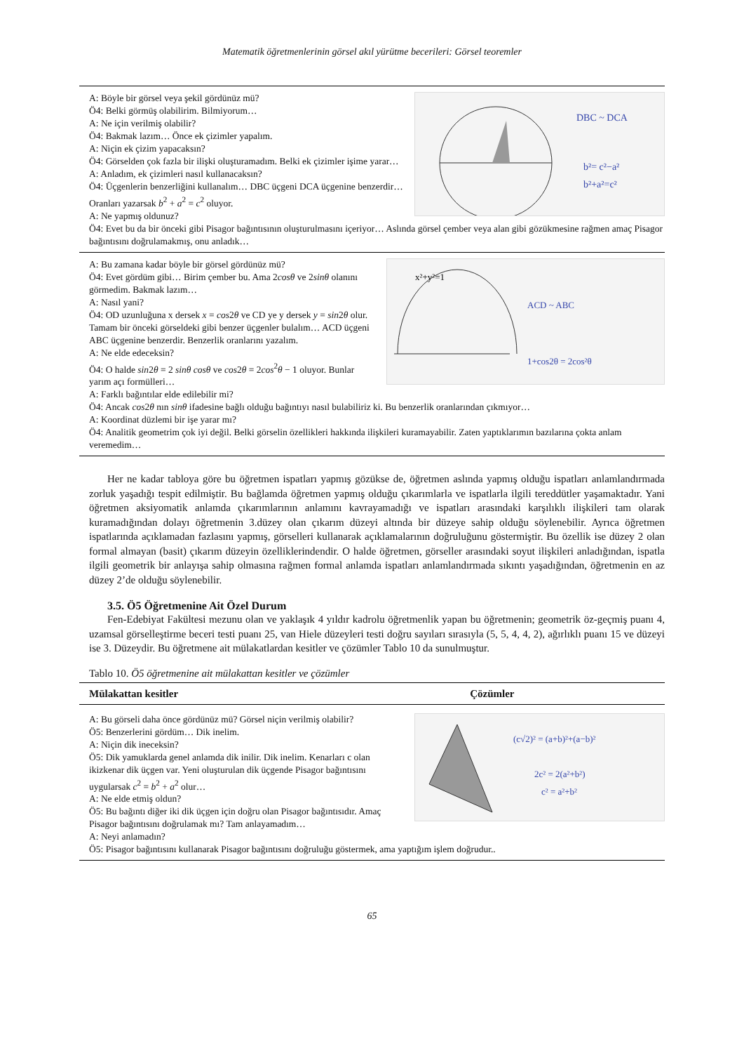Matematik öğretmenlerinin görsel akıl yürütme becerileri: Görsel teoremler
DBC ~ DCA
b²= c²−a²
b²+a²=c²
A: Böyle bir görsel veya şekil gördünüz mü?
Ö4: Belki görmüş olabilirim. Bilmiyorum…
A: Ne için verilmiş olabilir?
Ö4: Bakmak lazım… Önce ek çizimler yapalım.
A: Niçin ek çizim yapacaksın?
Ö4: Görselden çok fazla bir ilişki oluşturamadım. Belki ek çizimler işime yarar…
A: Anladım, ek çizimleri nasıl kullanacaksın?
Ö4: Üçgenlerin benzerliğini kullanalım… DBC üçgeni DCA üçgenine benzerdir… Oranları yazarsak b<sup>2</sup> + a<sup>2</sup> = c<sup>2</sup> oluyor.
A: Ne yapmış oldunuz?
Ö4: Evet bu da bir önceki gibi Pisagor bağıntısının oluşturulmasını içeriyor… Aslında görsel çember veya alan gibi gözükmesine rağmen amaç Pisagor bağıntısını doğrulamakmış, onu anladık…
x²+y²=1
ACD ~ ABC
1+cos2θ = 2cos²θ
A: Bu zamana kadar böyle bir görsel gördünüz mü?
Ö4: Evet gördüm gibi… Birim çember bu. Ama 2cosθ ve 2sinθ olanını görmedim. Bakmak lazım…
A: Nasıl yani?
Ö4: OD uzunluğuna x dersek x = cos2θ ve CD ye y dersek y = sin2θ olur. Tamam bir önceki görseldeki gibi benzer üçgenler bulalım… ACD üçgeni ABC üçgenine benzerdir. Benzerlik oranlarını yazalım.
A: Ne elde edeceksin?
Ö4: O halde sin2θ = 2 sinθ cosθ ve cos2θ = 2cos<sup>2</sup>θ − 1 oluyor. Bunlar yarım açı formülleri…
A: Farklı bağıntılar elde edilebilir mi?
Ö4: Ancak cos2θ nın sinθ ifadesine bağlı olduğu bağıntıyı nasıl bulabiliriz ki. Bu benzerlik oranlarından çıkmıyor…
A: Koordinat düzlemi bir işe yarar mı?
Ö4: Analitik geometrim çok iyi değil. Belki görselin özellikleri hakkında ilişkileri kuramayabilir. Zaten yaptıklarımın bazılarına çokta anlam veremedim…
Her ne kadar tabloya göre bu öğretmen ispatları yapmış gözükse de, öğretmen aslında yapmış olduğu ispatları anlamlandırmada zorluk yaşadığı tespit edilmiştir. Bu bağlamda öğretmen yapmış olduğu çıkarımlarla ve ispatlarla ilgili tereddütler yaşamaktadır. Yani öğretmen aksiyomatik anlamda çıkarımlarının anlamını kavrayamadığı ve ispatları arasındaki karşılıklı ilişkileri tam olarak kuramadığından dolayı öğretmenin 3.düzey olan çıkarım düzeyi altında bir düzeye sahip olduğu söylenebilir. Ayrıca öğretmen ispatlarında açıklamadan fazlasını yapmış, görselleri kullanarak açıklamalarının doğruluğunu göstermiştir. Bu özellik ise düzey 2 olan formal almayan (basit) çıkarım düzeyin özelliklerindendir. O halde öğretmen, görseller arasındaki soyut ilişkileri anladığından, ispatla ilgili geometrik bir anlayışa sahip olmasına rağmen formal anlamda ispatları anlamlandırmada sıkıntı yaşadığından, öğretmenin en az düzey 2’de olduğu söylenebilir.
3.5. Ö5 Öğretmenine Ait Özel Durum
Fen-Edebiyat Fakültesi mezunu olan ve yaklaşık 4 yıldır kadrolu öğretmenlik yapan bu öğretmenin; geometrik öz-geçmiş puanı 4, uzamsal görselleştirme beceri testi puanı 25, van Hiele düzeyleri testi doğru sayıları sırasıyla (5, 5, 4, 4, 2), ağırlıklı puanı 15 ve düzeyi ise 3. Düzeydir. Bu öğretmene ait mülakatlardan kesitler ve çözümler Tablo 10 da sunulmuştur.
Tablo 10. Ö5 öğretmenine ait mülakattan kesitler ve çözümler
| Mülakattan kesitler | Çözümler |
| --- | --- |
(c√2)² = (a+b)²+(a−b)²
2c² = 2(a²+b²)
c² = a²+b²
A: Bu görseli daha önce gördünüz mü? Görsel niçin verilmiş olabilir?
Ö5: Benzerlerini gördüm… Dik inelim.
A: Niçin dik ineceksin?
Ö5: Dik yamuklarda genel anlamda dik inilir. Dik inelim. Kenarları c olan ikizkenar dik üçgen var. Yeni oluşturulan dik üçgende Pisagor bağıntısını uygularsak c<sup>2</sup> = b<sup>2</sup> + a<sup>2</sup> olur…
A: Ne elde etmiş oldun?
Ö5: Bu bağıntı diğer iki dik üçgen için doğru olan Pisagor bağıntısıdır. Amaç Pisagor bağıntısını doğrulamak mı? Tam anlayamadım…
A: Neyi anlamadın?
Ö5: Pisagor bağıntısını kullanarak Pisagor bağıntısını doğruluğu göstermek, ama yaptığım işlem doğrudur..
65